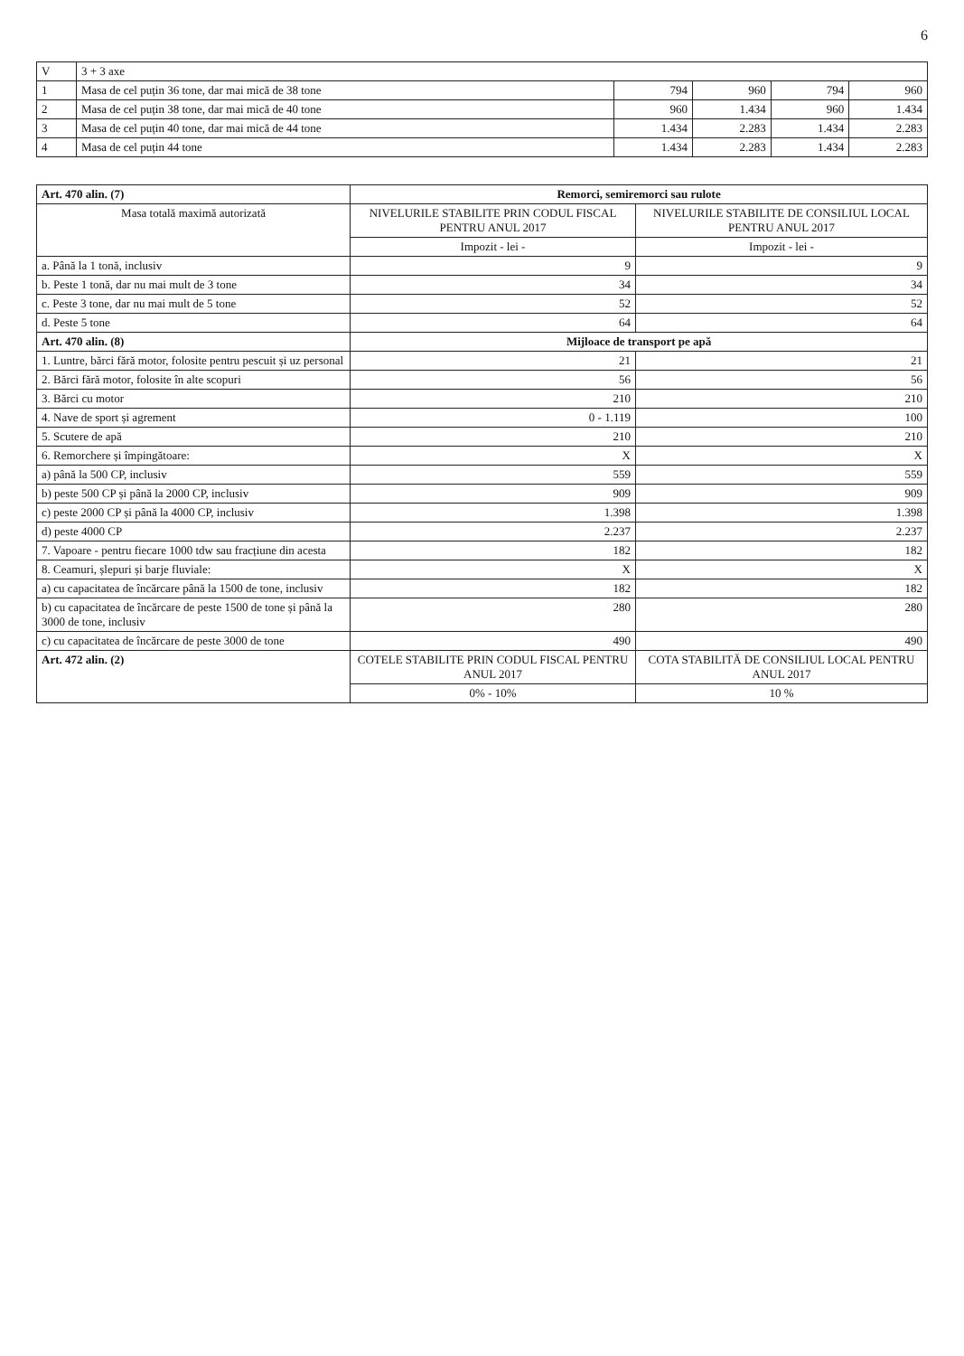6
| V | 3 + 3 axe | | | | |
| 1 | Masa de cel puțin 36 tone, dar mai mică de 38 tone | 794 | 960 | 794 | 960 |
| 2 | Masa de cel puțin 38 tone, dar mai mică de 40 tone | 960 | 1.434 | 960 | 1.434 |
| 3 | Masa de cel puțin 40 tone, dar mai mică de 44 tone | 1.434 | 2.283 | 1.434 | 2.283 |
| 4 | Masa de cel puțin 44 tone | 1.434 | 2.283 | 1.434 | 2.283 |
| Art. 470 alin. (7) | Remorci, semiremorci sau rulote | |
| Masa totală maximă autorizată | NIVELURILE STABILITE PRIN CODUL FISCAL PENTRU ANUL 2017 | NIVELURILE STABILITE DE CONSILIUL LOCAL PENTRU ANUL 2017 |
| | Impozit - lei - | Impozit - lei - |
| a. Până la 1 tonă, inclusiv | 9 | 9 |
| b. Peste 1 tonă, dar nu mai mult de 3 tone | 34 | 34 |
| c. Peste 3 tone, dar nu mai mult de 5 tone | 52 | 52 |
| d. Peste 5 tone | 64 | 64 |
| Art. 470 alin. (8) | Mijloace de transport pe apă | |
| 1. Luntre, bărci fără motor, folosite pentru pescuit și uz personal | 21 | 21 |
| 2. Bărci fără motor, folosite în alte scopuri | 56 | 56 |
| 3. Bărci cu motor | 210 | 210 |
| 4. Nave de sport și agrement | 0 - 1.119 | 100 |
| 5. Scutere de apă | 210 | 210 |
| 6. Remorchere și împingătoare: | X | X |
| a) până la 500 CP, inclusiv | 559 | 559 |
| b) peste 500 CP și până la 2000 CP, inclusiv | 909 | 909 |
| c) peste 2000 CP și până la 4000 CP, inclusiv | 1.398 | 1.398 |
| d) peste 4000 CP | 2.237 | 2.237 |
| 7. Vapoare - pentru fiecare 1000 tdw sau fracțiune din acesta | 182 | 182 |
| 8. Ceamuri, șlepuri și barje fluviale: | X | X |
| a) cu capacitatea de încărcare până la 1500 de tone, inclusiv | 182 | 182 |
| b) cu capacitatea de încărcare de peste 1500 de tone și până la 3000 de tone, inclusiv | 280 | 280 |
| c) cu capacitatea de încărcare de peste 3000 de tone | 490 | 490 |
| Art. 472 alin. (2) | COTELE STABILITE PRIN CODUL FISCAL PENTRU ANUL 2017 | COTA STABILITĂ DE CONSILIUL LOCAL PENTRU ANUL 2017 |
| | 0% - 10% | 10 % |